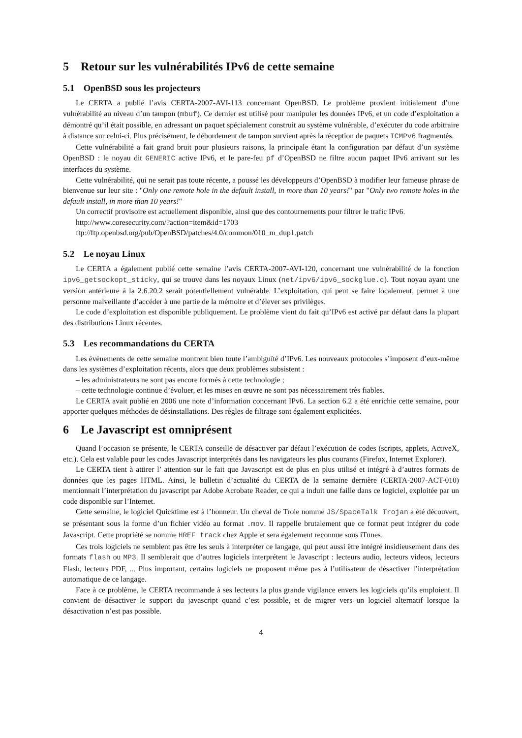5 Retour sur les vulnérabilités IPv6 de cette semaine
5.1 OpenBSD sous les projecteurs
Le CERTA a publié l’avis CERTA-2007-AVI-113 concernant OpenBSD. Le problème provient initialement d’une vulnérabilité au niveau d’un tampon (mbuf). Ce dernier est utilisé pour manipuler les données IPv6, et un code d’exploitation a démontré qu’il était possible, en adressant un paquet spécialement construit au système vulnérable, d’exécuter du code arbitraire à distance sur celui-ci. Plus précisément, le débordement de tampon survient après la réception de paquets ICMPv6 fragmentés.
Cette vulnérabilité a fait grand bruit pour plusieurs raisons, la principale étant la configuration par défaut d’un système OpenBSD : le noyau dit GENERIC active IPv6, et le pare-feu pf d’OpenBSD ne filtre aucun paquet IPv6 arrivant sur les interfaces du système.
Cette vulnérabilité, qui ne serait pas toute récente, a poussé les développeurs d’OpenBSD à modifier leur fameuse phrase de bienvenue sur leur site : "Only one remote hole in the default install, in more than 10 years!" par "Only two remote holes in the default install, in more than 10 years!"
Un correctif provisoire est actuellement disponible, ainsi que des contournements pour filtrer le trafic IPv6.
http://www.coresecurity.com/?action=item&id=1703
ftp://ftp.openbsd.org/pub/OpenBSD/patches/4.0/common/010_m_dup1.patch
5.2 Le noyau Linux
Le CERTA a également publié cette semaine l’avis CERTA-2007-AVI-120, concernant une vulnérabilité de la fonction ipv6_getsockopt_sticky, qui se trouve dans les noyaux Linux (net/ipv6/ipv6_sockglue.c). Tout noyau ayant une version antérieure à la 2.6.20.2 serait potentiellement vulnérable. L’exploitation, qui peut se faire localement, permet à une personne malveillante d’accéder à une partie de la mémoire et d’élever ses privilèges.
Le code d’exploitation est disponible publiquement. Le problème vient du fait qu’IPv6 est activé par défaut dans la plupart des distributions Linux récentes.
5.3 Les recommandations du CERTA
Les évènements de cette semaine montrent bien toute l’ambiguïté d’IPv6. Les nouveaux protocoles s’imposent d’eux-même dans les systèmes d’exploitation récents, alors que deux problèmes subsistent :
– les administrateurs ne sont pas encore formés à cette technologie ;
– cette technologie continue d’évoluer, et les mises en œuvre ne sont pas nécessairement très fiables.
Le CERTA avait publié en 2006 une note d’information concernant IPv6. La section 6.2 a été enrichie cette semaine, pour apporter quelques méthodes de désinstallations. Des règles de filtrage sont également explicitées.
6 Le Javascript est omniprésent
Quand l’occasion se présente, le CERTA conseille de désactiver par défaut l’exécution de codes (scripts, applets, ActiveX, etc.). Cela est valable pour les codes Javascript interprétés dans les navigateurs les plus courants (Firefox, Internet Explorer).
Le CERTA tient à attirer l’ attention sur le fait que Javascript est de plus en plus utilisé et intégré à d’autres formats de données que les pages HTML. Ainsi, le bulletin d’actualité du CERTA de la semaine dernière (CERTA-2007-ACT-010) mentionnait l’interprétation du javascript par Adobe Acrobate Reader, ce qui a induit une faille dans ce logiciel, exploitée par un code disponible sur l’Internet.
Cette semaine, le logiciel Quicktime est à l’honneur. Un cheval de Troie nommé JS/SpaceTalk Trojan a été découvert, se présentant sous la forme d’un fichier vidéo au format .mov. Il rappelle brutalement que ce format peut intégrer du code Javascript. Cette propriété se nomme HREF track chez Apple et sera également reconnue sous iTunes.
Ces trois logiciels ne semblent pas être les seuls à interpréter ce langage, qui peut aussi être intégré insidieusement dans des formats flash ou MP3. Il semblerait que d’autres logiciels interprétent le Javascript : lecteurs audio, lecteurs videos, lecteurs Flash, lecteurs PDF, ... Plus important, certains logiciels ne proposent même pas à l’utilisateur de désactiver l’interprétation automatique de ce langage.
Face à ce problème, le CERTA recommande à ses lecteurs la plus grande vigilance envers les logiciels qu’ils emploient. Il convient de désactiver le support du javascript quand c’est possible, et de migrer vers un logiciel alternatif lorsque la désactivation n’est pas possible.
4